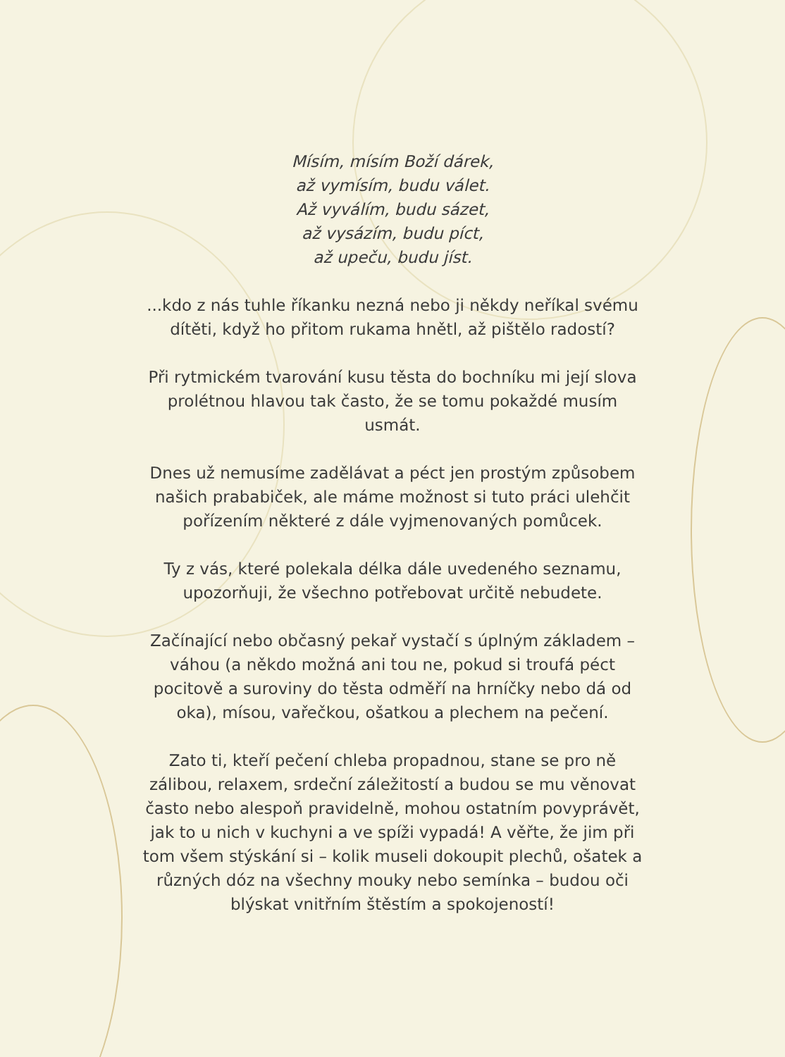Mísím, mísím Boží dárek,
až vymísím, budu válet.
Až vyválím, budu sázet,
až vysázím, budu píct,
až upeču, budu jíst.
...kdo z nás tuhle říkanku nezná nebo ji někdy neříkal svému dítěti, když ho přitom rukama hnětl, až pištělo radostí?
Při rytmickém tvarování kusu těsta do bochníku mi její slova prolétnou hlavou tak často, že se tomu pokaždé musím usmát.
Dnes už nemusíme zadělávat a péct jen prostým způsobem našich prababiček, ale máme možnost si tuto práci ulehčit pořízením některé z dále vyjmenovaných pomůcek.
Ty z vás, které polekala délka dále uvedeného seznamu, upozorňuji, že všechno potřebovat určitě nebudete.
Začínající nebo občasný pekař vystačí s úplným základem – váhou (a někdo možná ani tou ne, pokud si troufá péct pocitově a suroviny do těsta odměří na hrníčky nebo dá od oka), mísou, vařečkou, ošatkou a plechem na pečení.
Zato ti, kteří pečení chleba propadnou, stane se pro ně zálibou, relaxem, srdeční záležitostí a budou se mu věnovat často nebo alespoň pravidelně, mohou ostatním povyprávět, jak to u nich v kuchyni a ve spíži vypadá! A věřte, že jim při tom všem stýskání si – kolik museli dokoupit plechů, ošatek a různých dóz na všechny mouky nebo semínka – budou oči blýskat vnitřním štěstím a spokojeností!